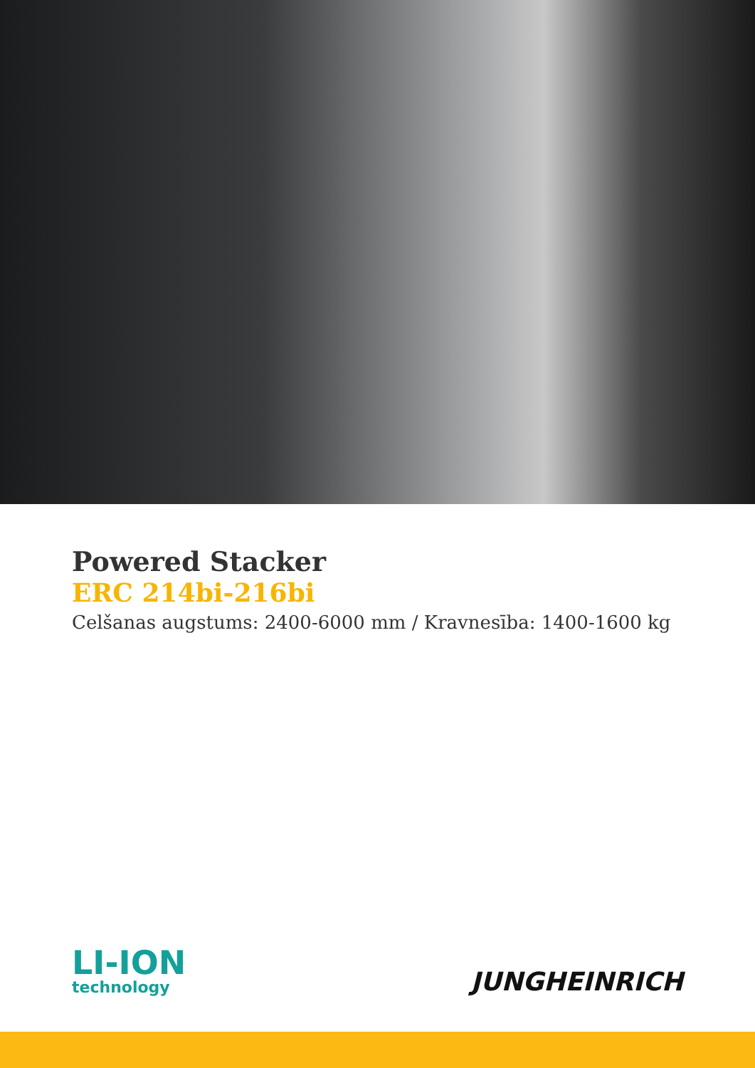Powered Stacker
ERC 214bi-216bi
Celšanas augstums: 2400-6000 mm / Kravnesība: 1400-1600 kg
LI-ION
technology
JUNGHEINRICH